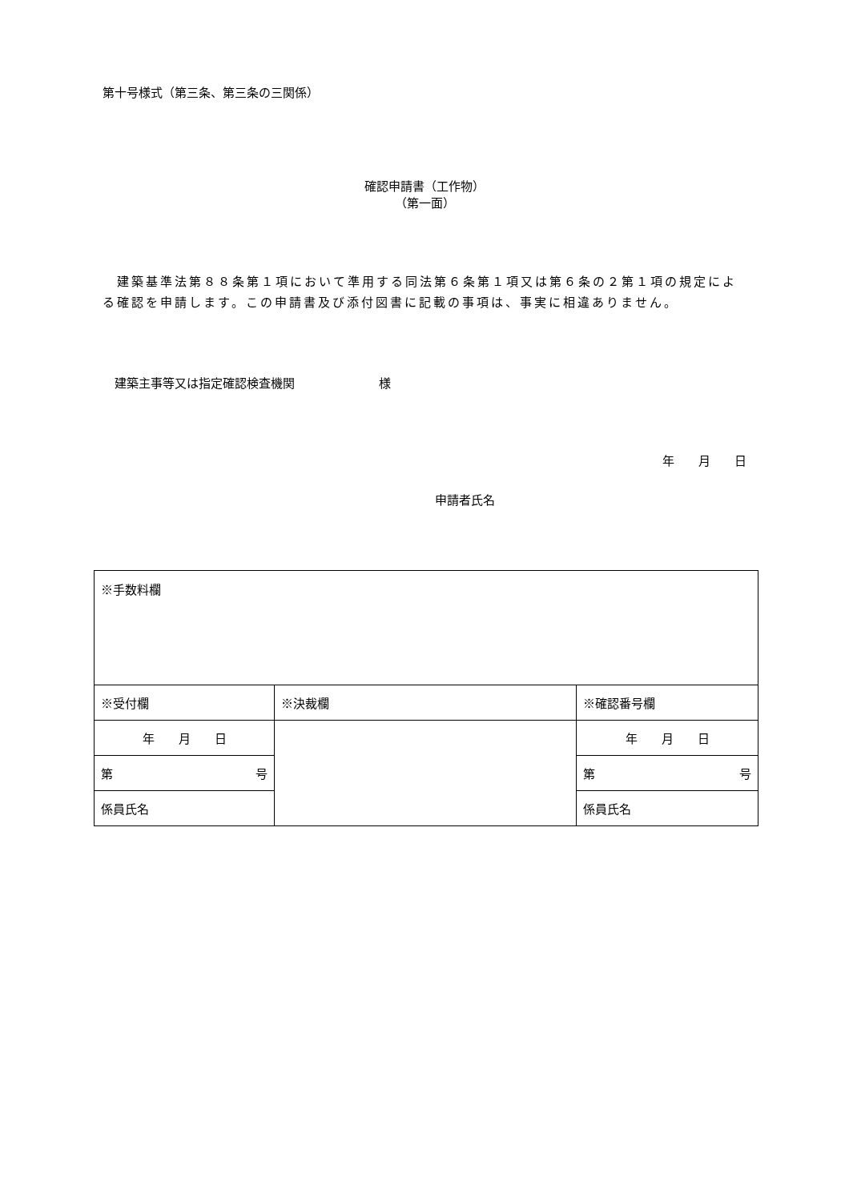第十号様式（第三条、第三条の三関係）
確認申請書（工作物）
（第一面）
　建築基準法第８８条第１項において準用する同法第６条第１項又は第６条の２第１項の規定による確認を申請します。この申請書及び添付図書に記載の事項は、事実に相違ありません。
　建築主事等又は指定確認検査機関　　　　　　　様
年　　月　　日
申請者氏名
| ※手数料欄 | | |
| ※受付欄 | ※決裁欄 | ※確認番号欄 |
| 年 月 日 | | 年 月 日 |
| 第 号 | | 第 号 |
| 係員氏名 | | 係員氏名 |